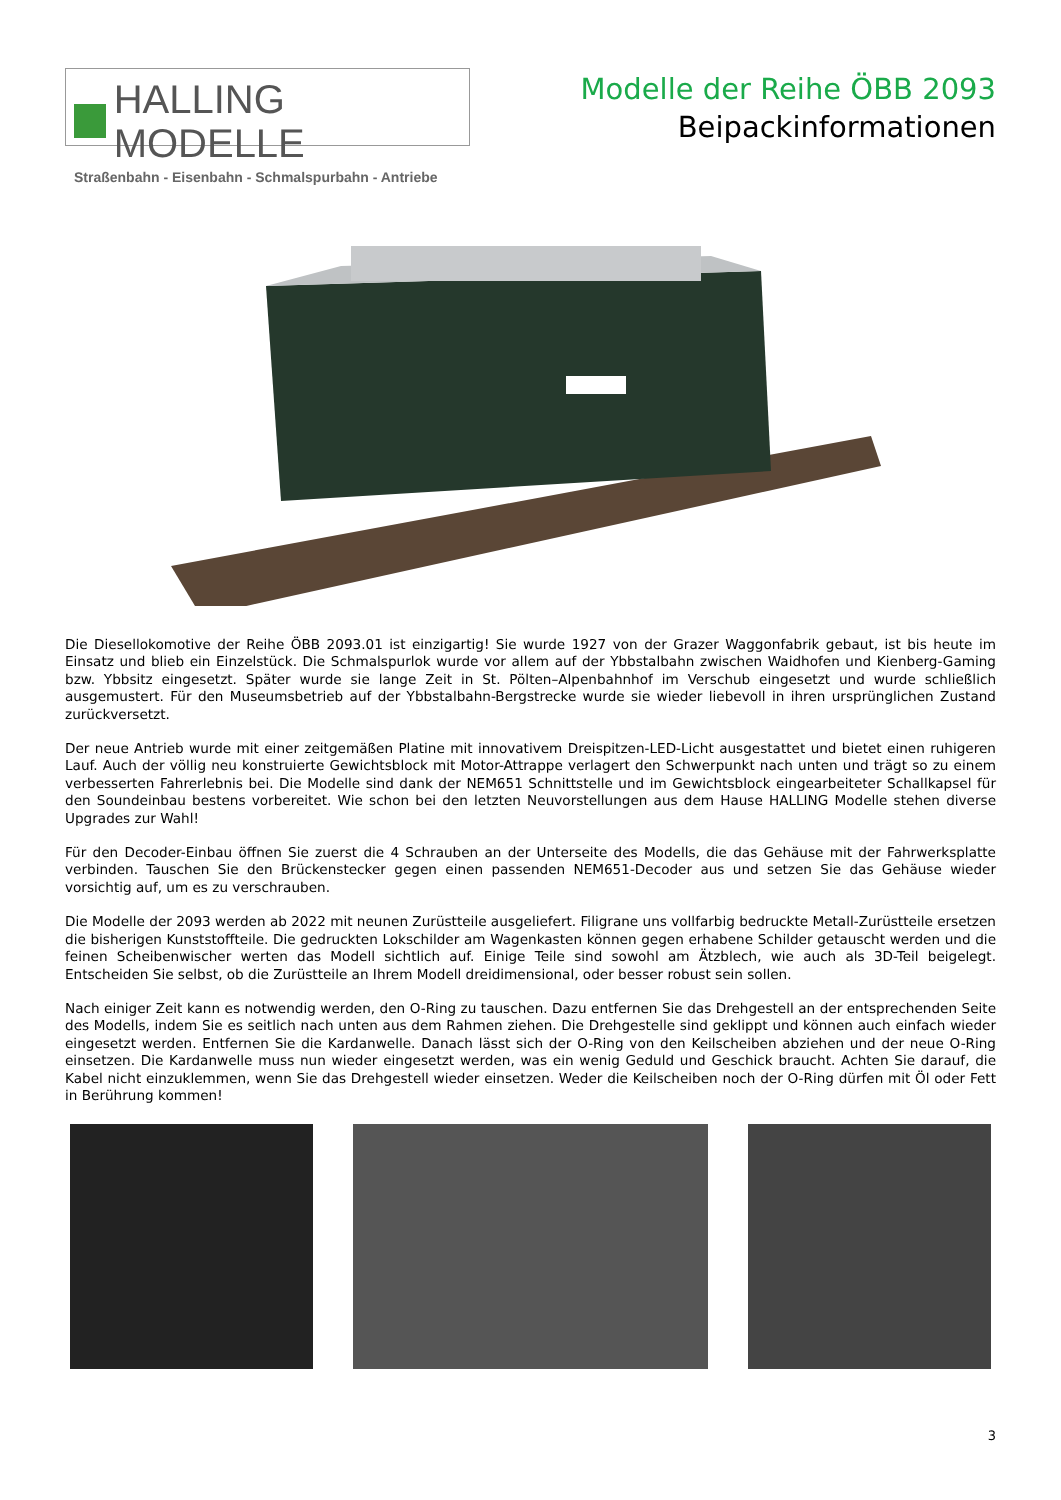HALLING MODELLE
Straßenbahn - Eisenbahn - Schmalspurbahn - Antriebe
Modelle der Reihe ÖBB 2093
Beipackinformationen
Die Diesellokomotive der Reihe ÖBB 2093.01 ist einzigartig! Sie wurde 1927 von der Grazer Waggonfabrik gebaut, ist bis heute im Einsatz und blieb ein Einzelstück. Die Schmalspurlok wurde vor allem auf der Ybbstalbahn zwischen Waidhofen und Kienberg-Gaming bzw. Ybbsitz eingesetzt. Später wurde sie lange Zeit in St. Pölten–Alpenbahnhof im Verschub eingesetzt und wurde schließlich ausgemustert. Für den Museumsbetrieb auf der Ybbstalbahn-Bergstrecke wurde sie wieder liebevoll in ihren ursprünglichen Zustand zurückversetzt.
Der neue Antrieb wurde mit einer zeitgemäßen Platine mit innovativem Dreispitzen-LED-Licht ausgestattet und bietet einen ruhigeren Lauf. Auch der völlig neu konstruierte Gewichtsblock mit Motor-Attrappe verlagert den Schwerpunkt nach unten und trägt so zu einem verbesserten Fahrerlebnis bei. Die Modelle sind dank der NEM651 Schnittstelle und im Gewichtsblock eingearbeiteter Schallkapsel für den Soundeinbau bestens vorbereitet. Wie schon bei den letzten Neuvorstellungen aus dem Hause HALLING Modelle stehen diverse Upgrades zur Wahl!
Für den Decoder-Einbau öffnen Sie zuerst die 4 Schrauben an der Unterseite des Modells, die das Gehäuse mit der Fahrwerksplatte verbinden. Tauschen Sie den Brückenstecker gegen einen passenden NEM651-Decoder aus und setzen Sie das Gehäuse wieder vorsichtig auf, um es zu verschrauben.
Die Modelle der 2093 werden ab 2022 mit neunen Zurüstteile ausgeliefert. Filigrane uns vollfarbig bedruckte Metall-Zurüstteile ersetzen die bisherigen Kunststoffteile. Die gedruckten Lokschilder am Wagenkasten können gegen erhabene Schilder getauscht werden und die feinen Scheibenwischer werten das Modell sichtlich auf. Einige Teile sind sowohl am Ätzblech, wie auch als 3D-Teil beigelegt. Entscheiden Sie selbst, ob die Zurüstteile an Ihrem Modell dreidimensional, oder besser robust sein sollen.
Nach einiger Zeit kann es notwendig werden, den O-Ring zu tauschen. Dazu entfernen Sie das Drehgestell an der entsprechenden Seite des Modells, indem Sie es seitlich nach unten aus dem Rahmen ziehen. Die Drehgestelle sind geklippt und können auch einfach wieder eingesetzt werden. Entfernen Sie die Kardanwelle. Danach lässt sich der O-Ring von den Keilscheiben abziehen und der neue O-Ring einsetzen. Die Kardanwelle muss nun wieder eingesetzt werden, was ein wenig Geduld und Geschick braucht. Achten Sie darauf, die Kabel nicht einzuklemmen, wenn Sie das Drehgestell wieder einsetzen. Weder die Keilscheiben noch der O-Ring dürfen mit Öl oder Fett in Berührung kommen!
3